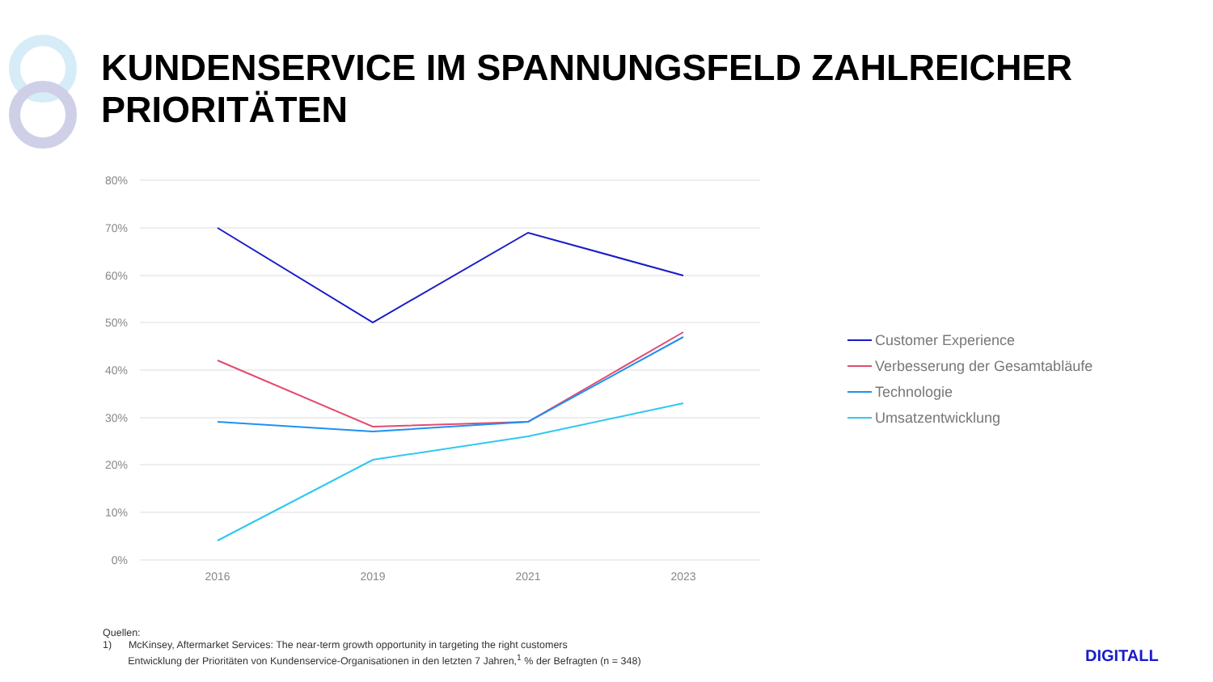80%
70%
60%
50%
40%
30%
20%
10%
0%
2016
2019
2021
2023
Customer Experience
Verbesserung der Gesamtabläufe
Technologie
Umsatzentwicklung
KUNDENSERVICE IM SPANNUNGSFELD ZAHLREICHER
PRIORITÄTEN
Quellen:
1) McKinsey, Aftermarket Services: The near-term growth opportunity in targeting the right customers
Entwicklung der Prioritäten von Kundenservice-Organisationen in den letzten 7 Jahren,<sup>1</sup> % der Befragten (n = 348)
DIGITALL